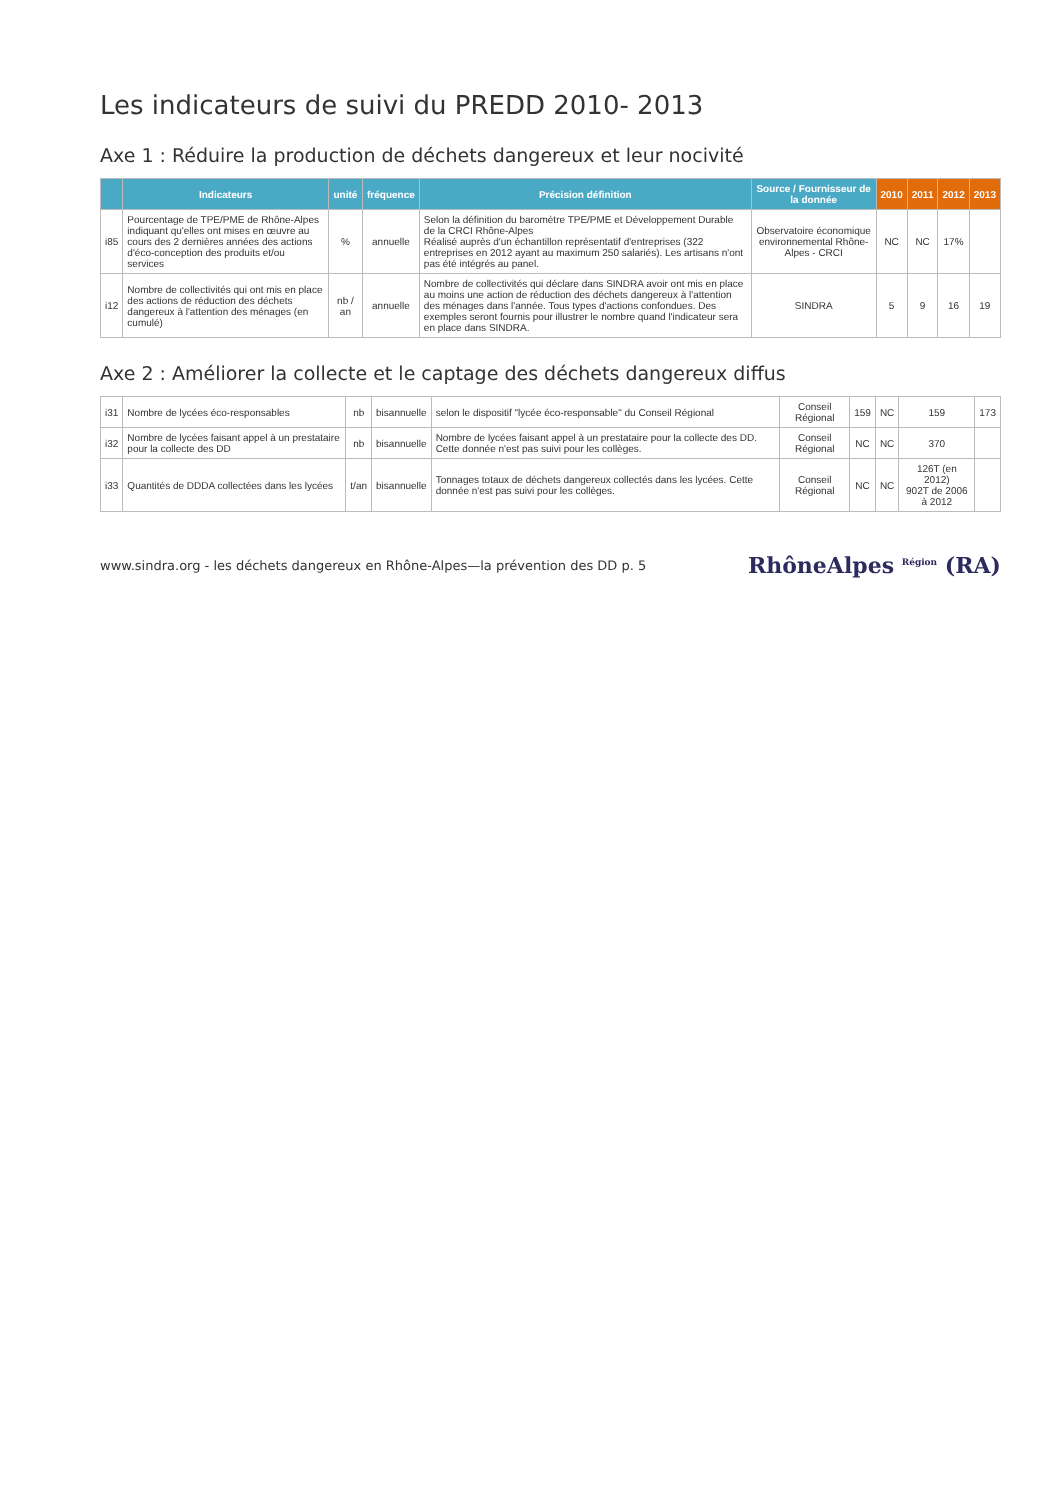Les indicateurs de suivi du PREDD 2010- 2013
Axe 1 : Réduire la production de déchets dangereux et leur nocivité
| | Indicateurs | unité | fréquence | Précision définition | Source / Fournisseur de la donnée | 2010 | 2011 | 2012 | 2013 |
| --- | --- | --- | --- | --- | --- | --- | --- | --- | --- |
| i85 | Pourcentage de TPE/PME de Rhône-Alpes indiquant qu'elles ont mises en œuvre au cours des 2 dernières années des actions d'éco-conception des produits et/ou services | % | annuelle | Selon la définition du baromètre TPE/PME et Développement Durable de la CRCI Rhône-Alpes Réalisé auprès d'un échantillon représentatif d'entreprises (322 entreprises en 2012 ayant au maximum 250 salariés). Les artisans n'ont pas été intégrés au panel. | Observatoire économique environnemental Rhône-Alpes - CRCI | NC | NC | 17% | |
| i12 | Nombre de collectivités qui ont mis en place des actions de réduction des déchets dangereux à l'attention des ménages (en cumulé) | nb / an | annuelle | Nombre de collectivités qui déclare dans SINDRA avoir ont mis en place au moins une action de réduction des déchets dangereux à l'attention des ménages dans l'année. Tous types d'actions confondues. Des exemples seront fournis pour illustrer le nombre quand l'indicateur sera en place dans SINDRA. | SINDRA | 5 | 9 | 16 | 19 |
Axe 2 : Améliorer la collecte et le captage des déchets dangereux diffus
| i31 | Nombre de lycées éco-responsables | nb | bisannuelle | selon le dispositif "lycée éco-responsable" du Conseil Régional | Conseil Régional | 159 | NC | 159 | 173 |
| i32 | Nombre de lycées faisant appel à un prestataire pour la collecte des DD | nb | bisannuelle | Nombre de lycées faisant appel à un prestataire pour la collecte des DD. Cette donnée n'est pas suivi pour les collèges. | Conseil Régional | NC | NC | 370 | |
| i33 | Quantités de DDDA collectées dans les lycées | t/an | bisannuelle | Tonnages totaux de déchets dangereux collectés dans les lycées. Cette donnée n'est pas suivi pour les collèges. | Conseil Régional | NC | NC | 126T (en 2012) 902T de 2006 à 2012 | |
www.sindra.org - les déchets dangereux en Rhône-Alpes—la prévention des DD p. 5 RhôneAlpes <sup>Région</sup> (RA)